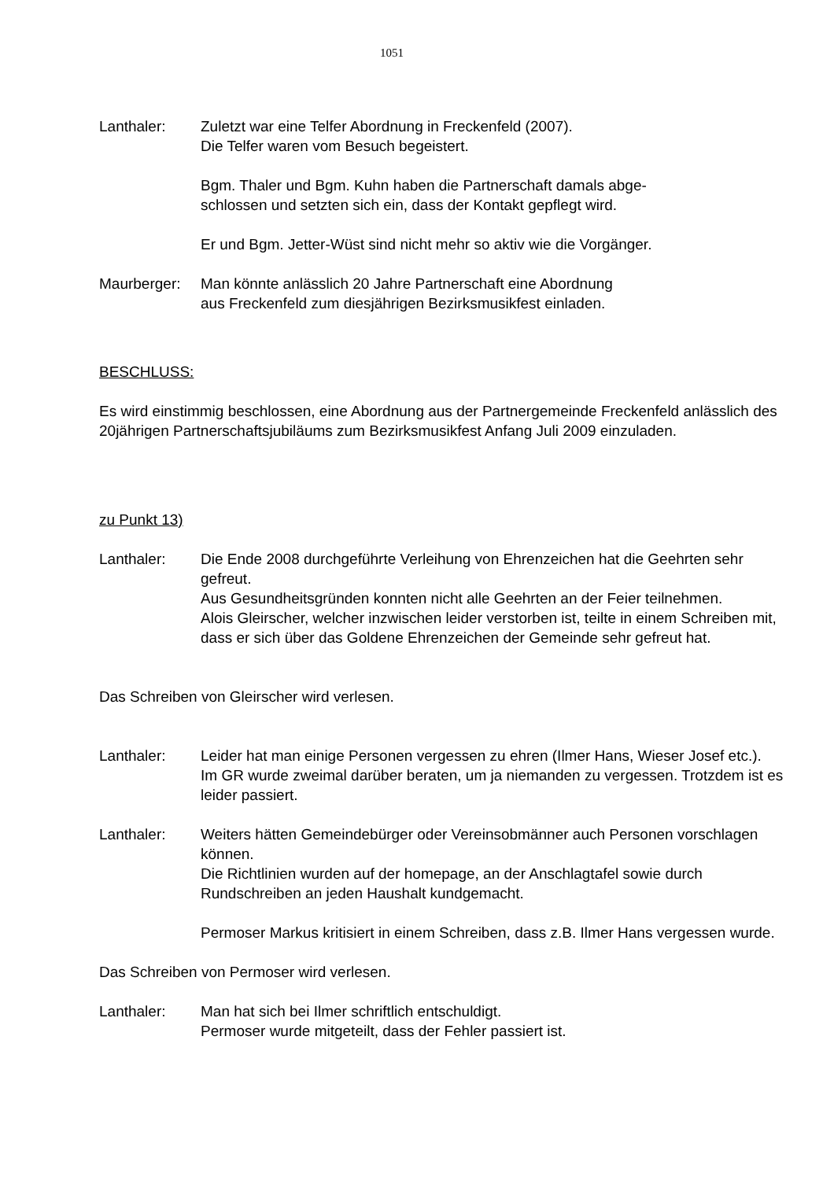1051
Lanthaler: Zuletzt war eine Telfer Abordnung in Freckenfeld (2007).
Die Telfer waren vom Besuch begeistert.
Bgm. Thaler und Bgm. Kuhn haben die Partnerschaft damals abge-
schlossen und setzten sich ein, dass der Kontakt gepflegt wird.
Er und Bgm. Jetter-Wüst sind nicht mehr so aktiv wie die Vorgänger.
Maurberger: Man könnte anlässlich 20 Jahre Partnerschaft eine Abordnung
aus Freckenfeld zum diesjährigen Bezirksmusikfest einladen.
BESCHLUSS:
Es wird einstimmig beschlossen, eine Abordnung aus der Partnergemeinde Freckenfeld anlässlich des 20jährigen Partnerschaftsjubiläums zum Bezirksmusikfest Anfang Juli 2009 einzuladen.
zu Punkt 13)
Lanthaler: Die Ende 2008 durchgeführte Verleihung von Ehrenzeichen hat die Geehrten sehr gefreut.
Aus Gesundheitsgründen konnten nicht alle Geehrten an der Feier teilnehmen.
Alois Gleirscher, welcher inzwischen leider verstorben ist, teilte in einem Schreiben mit, dass er sich über das Goldene Ehrenzeichen der Gemeinde sehr gefreut hat.
Das Schreiben von Gleirscher wird verlesen.
Lanthaler: Leider hat man einige Personen vergessen zu ehren (Ilmer Hans, Wieser Josef etc.).
Im GR wurde zweimal darüber beraten, um ja niemanden zu vergessen. Trotzdem ist es leider passiert.
Lanthaler: Weiters hätten Gemeindebürger oder Vereinsobmänner auch Personen vorschlagen können.
Die Richtlinien wurden auf der homepage, an der Anschlagtafel sowie durch Rundschreiben an jeden Haushalt kundgemacht.
Permoser Markus kritisiert in einem Schreiben, dass z.B. Ilmer Hans vergessen wurde.
Das Schreiben von Permoser wird verlesen.
Lanthaler: Man hat sich bei Ilmer schriftlich entschuldigt.
Permoser wurde mitgeteilt, dass der Fehler passiert ist.